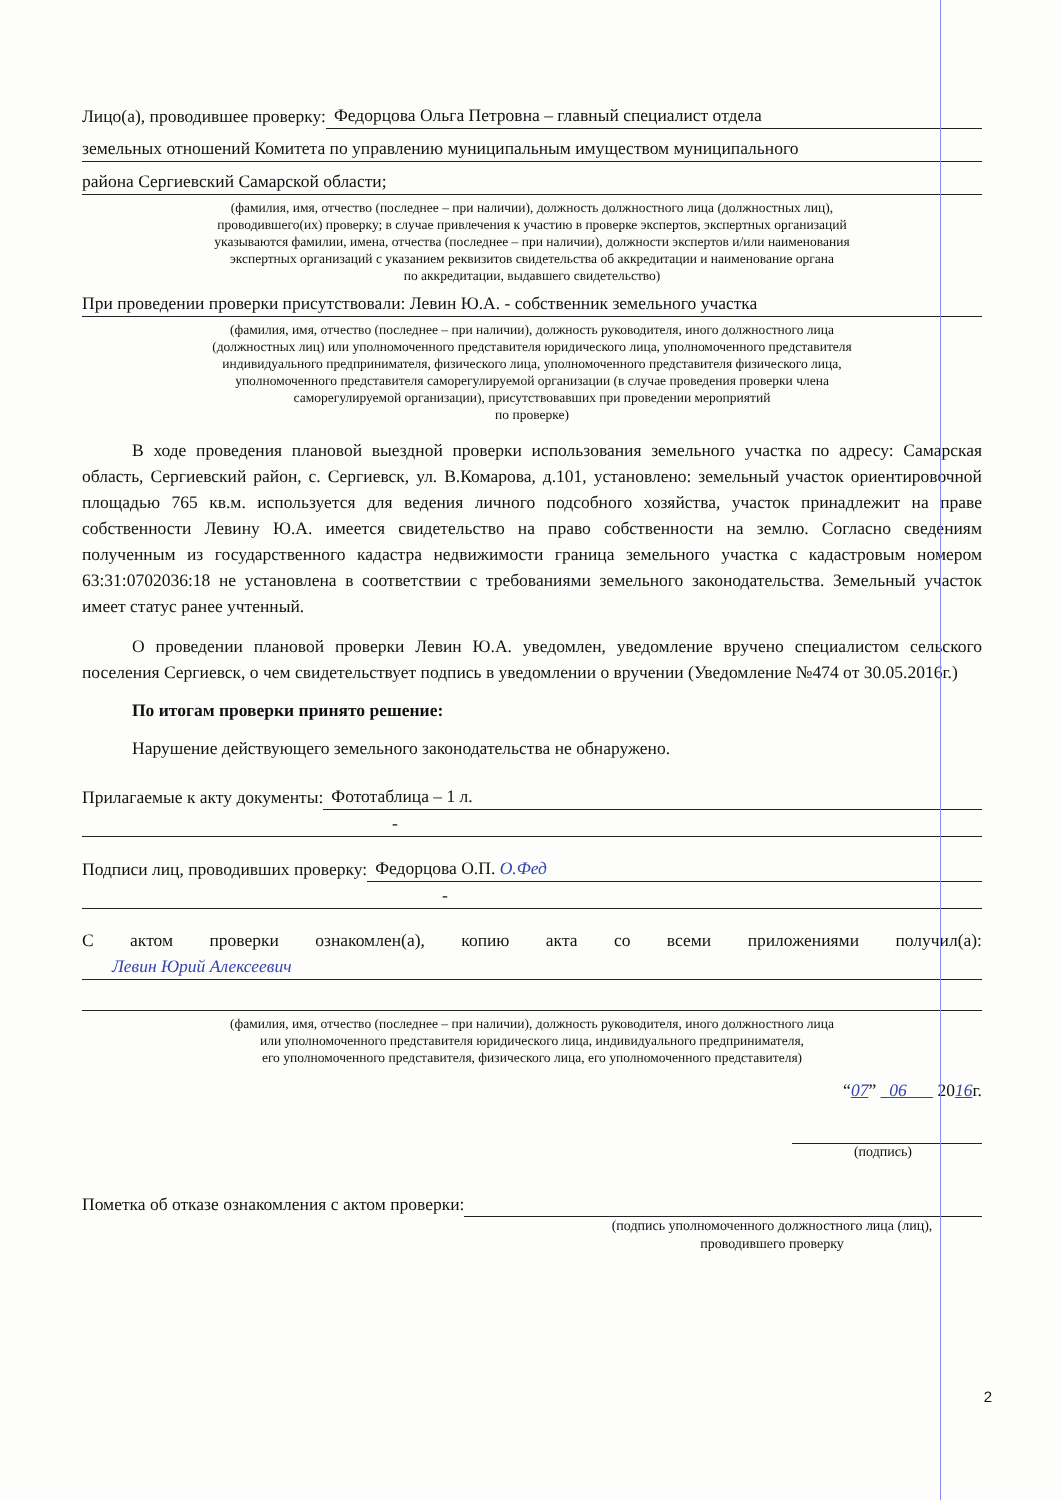Лицо(а), проводившее проверку: Федорцова Ольга Петровна – главный специалист отдела
земельных отношений Комитета по управлению муниципальным имуществом муниципального
района Сергиевский Самарской области;
(фамилия, имя, отчество (последнее – при наличии), должность должностного лица (должностных лиц),
проводившего(их) проверку; в случае привлечения к участию в проверке экспертов, экспертных организаций
указываются фамилии, имена, отчества (последнее – при наличии), должности экспертов и/или наименования
экспертных организаций с указанием реквизитов свидетельства об аккредитации и наименование органа
по аккредитации, выдавшего свидетельство)
При проведении проверки присутствовали: Левин Ю.А. - собственник земельного участка
(фамилия, имя, отчество (последнее – при наличии), должность руководителя, иного должностного лица
(должностных лиц) или уполномоченного представителя юридического лица, уполномоченного представителя
индивидуального предпринимателя, физического лица, уполномоченного представителя физического лица,
уполномоченного представителя саморегулируемой организации (в случае проведения проверки члена
саморегулируемой организации), присутствовавших при проведении мероприятий
по проверке)
В ходе проведения плановой выездной проверки использования земельного участка по адресу: Самарская область, Сергиевский район, с. Сергиевск, ул. В.Комарова, д.101, установлено: земельный участок ориентировочной площадью 765 кв.м. используется для ведения личного подсобного хозяйства, участок принадлежит на праве собственности Левину Ю.А. имеется свидетельство на право собственности на землю. Согласно сведениям полученным из государственного кадастра недвижимости граница земельного участка с кадастровым номером 63:31:0702036:18 не установлена в соответствии с требованиями земельного законодательства. Земельный участок имеет статус ранее учтенный.
О проведении плановой проверки Левин Ю.А. уведомлен, уведомление вручено специалистом сельского поселения Сергиевск, о чем свидетельствует подпись в уведомлении о вручении (Уведомление №474 от 30.05.2016г.)
По итогам проверки принято решение:
Нарушение действующего земельного законодательства не обнаружено.
Прилагаемые к акту документы: Фототаблица – 1 л.
-
Подписи лиц, проводивших проверку: Федорцова О.П. О.Фед
-
С актом проверки ознакомлен(а), копию акта со всеми приложениями получил(а):
Левин Юрий Алексеевич
(фамилия, имя, отчество (последнее – при наличии), должность руководителя, иного должностного лица
или уполномоченного представителя юридического лица, индивидуального предпринимателя,
его уполномоченного представителя, физического лица, его уполномоченного представителя)
“07” 06 2016г.
(подпись)
Пометка об отказе ознакомления с актом проверки:
(подпись уполномоченного должностного лица (лиц),
проводившего проверку
2